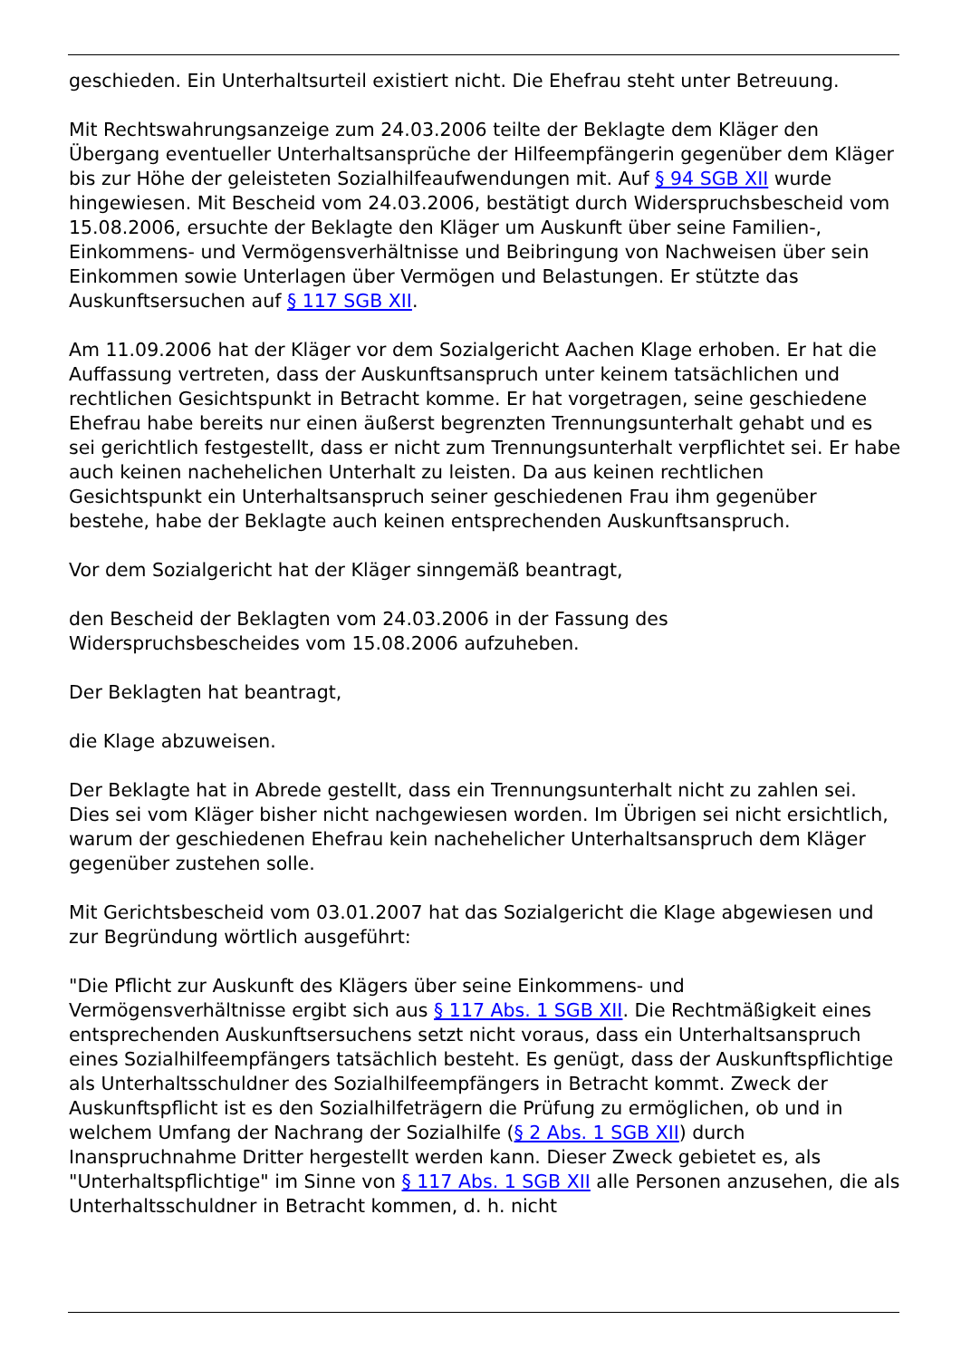geschieden. Ein Unterhaltsurteil existiert nicht. Die Ehefrau steht unter Betreuung.
Mit Rechtswahrungsanzeige zum 24.03.2006 teilte der Beklagte dem Kläger den Übergang eventueller Unterhaltsansprüche der Hilfeempfängerin gegenüber dem Kläger bis zur Höhe der geleisteten Sozialhilfeaufwendungen mit. Auf § 94 SGB XII wurde hingewiesen. Mit Bescheid vom 24.03.2006, bestätigt durch Widerspruchsbescheid vom 15.08.2006, ersuchte der Beklagte den Kläger um Auskunft über seine Familien-, Einkommens- und Vermögensverhältnisse und Beibringung von Nachweisen über sein Einkommen sowie Unterlagen über Vermögen und Belastungen. Er stützte das Auskunftsersuchen auf § 117 SGB XII.
Am 11.09.2006 hat der Kläger vor dem Sozialgericht Aachen Klage erhoben. Er hat die Auffassung vertreten, dass der Auskunftsanspruch unter keinem tatsächlichen und rechtlichen Gesichtspunkt in Betracht komme. Er hat vorgetragen, seine geschiedene Ehefrau habe bereits nur einen äußerst begrenzten Trennungsunterhalt gehabt und es sei gerichtlich festgestellt, dass er nicht zum Trennungsunterhalt verpflichtet sei. Er habe auch keinen nachehelichen Unterhalt zu leisten. Da aus keinen rechtlichen Gesichtspunkt ein Unterhaltsanspruch seiner geschiedenen Frau ihm gegenüber bestehe, habe der Beklagte auch keinen entsprechenden Auskunftsanspruch.
Vor dem Sozialgericht hat der Kläger sinngemäß beantragt,
den Bescheid der Beklagten vom 24.03.2006 in der Fassung des Widerspruchsbescheides vom 15.08.2006 aufzuheben.
Der Beklagten hat beantragt,
die Klage abzuweisen.
Der Beklagte hat in Abrede gestellt, dass ein Trennungsunterhalt nicht zu zahlen sei. Dies sei vom Kläger bisher nicht nachgewiesen worden. Im Übrigen sei nicht ersichtlich, warum der geschiedenen Ehefrau kein nachehelicher Unterhaltsanspruch dem Kläger gegenüber zustehen solle.
Mit Gerichtsbescheid vom 03.01.2007 hat das Sozialgericht die Klage abgewiesen und zur Begründung wörtlich ausgeführt:
"Die Pflicht zur Auskunft des Klägers über seine Einkommens- und Vermögensverhältnisse ergibt sich aus § 117 Abs. 1 SGB XII. Die Rechtmäßigkeit eines entsprechenden Auskunftsersuchens setzt nicht voraus, dass ein Unterhaltsanspruch eines Sozialhilfeempfängers tatsächlich besteht. Es genügt, dass der Auskunftspflichtige als Unterhaltsschuldner des Sozialhilfeempfängers in Betracht kommt. Zweck der Auskunftspflicht ist es den Sozialhilfeträgern die Prüfung zu ermöglichen, ob und in welchem Umfang der Nachrang der Sozialhilfe (§ 2 Abs. 1 SGB XII) durch Inanspruchnahme Dritter hergestellt werden kann. Dieser Zweck gebietet es, als "Unterhaltspflichtige" im Sinne von § 117 Abs. 1 SGB XII alle Personen anzusehen, die als Unterhaltsschuldner in Betracht kommen, d. h. nicht